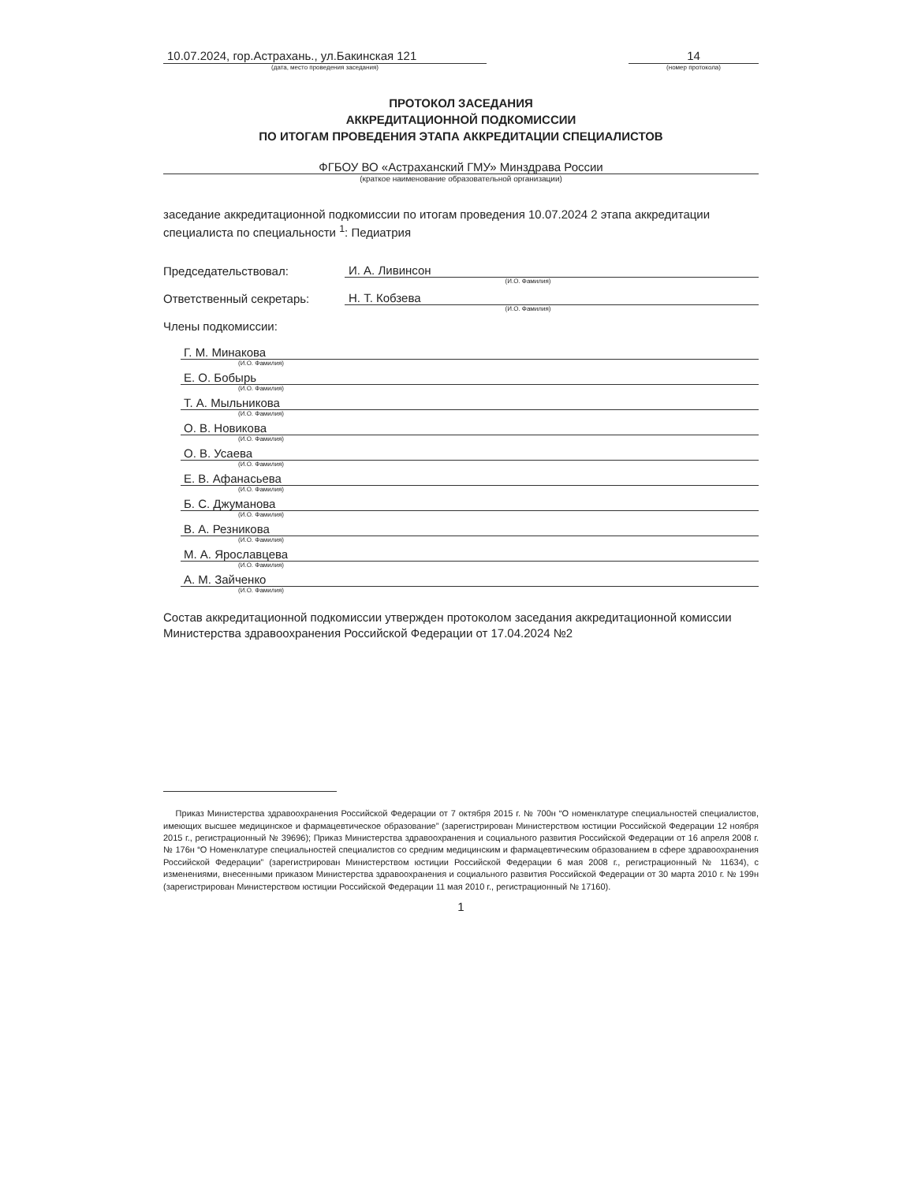10.07.2024, гор.Астрахань., ул.Бакинская 121
(дата, место проведения заседания)
14
(номер протокола)
ПРОТОКОЛ ЗАСЕДАНИЯ
АККРЕДИТАЦИОННОЙ ПОДКОМИССИИ
ПО ИТОГАМ ПРОВЕДЕНИЯ ЭТАПА АККРЕДИТАЦИИ СПЕЦИАЛИСТОВ
ФГБОУ ВО «Астраханский ГМУ» Минздрава России
(краткое наименование образовательной организации)
заседание аккредитационной подкомиссии по итогам проведения 10.07.2024 2 этапа аккредитации специалиста по специальности <sup>1</sup>: Педиатрия
Председательствовал:
И. А. Ливинсон
(И.О. Фамилия)
Ответственный секретарь:
Н. Т. Кобзева
(И.О. Фамилия)
Члены подкомиссии:
Г. М. Минакова
(И.О. Фамилия)
Е. О. Бобырь
(И.О. Фамилия)
Т. А. Мыльникова
(И.О. Фамилия)
О. В. Новикова
(И.О. Фамилия)
О. В. Усаева
(И.О. Фамилия)
Е. В. Афанасьева
(И.О. Фамилия)
Б. С. Джуманова
(И.О. Фамилия)
В. А. Резникова
(И.О. Фамилия)
М. А. Ярославцева
(И.О. Фамилия)
А. М. Зайченко
(И.О. Фамилия)
Состав аккредитационной подкомиссии утвержден протоколом заседания аккредитационной комиссии Министерства здравоохранения Российской Федерации от 17.04.2024 №2
Приказ Министерства здравоохранения Российской Федерации от 7 октября 2015 г. № 700н “О номенклатуре специальностей специалистов, имеющих высшее медицинское и фармацевтическое образование” (зарегистрирован Министерством юстиции Российской Федерации 12 ноября 2015 г., регистрационный № 39696); Приказ Министерства здравоохранения и социального развития Российской Федерации от 16 апреля 2008 г. № 176н “О Номенклатуре специальностей специалистов со средним медицинским и фармацевтическим образованием в сфере здравоохранения Российской Федерации” (зарегистрирован Министерством юстиции Российской Федерации 6 мая 2008 г., регистрационный № 11634), с изменениями, внесенными приказом Министерства здравоохранения и социального развития Российской Федерации от 30 марта 2010 г. № 199н (зарегистрирован Министерством юстиции Российской Федерации 11 мая 2010 г., регистрационный № 17160).
1